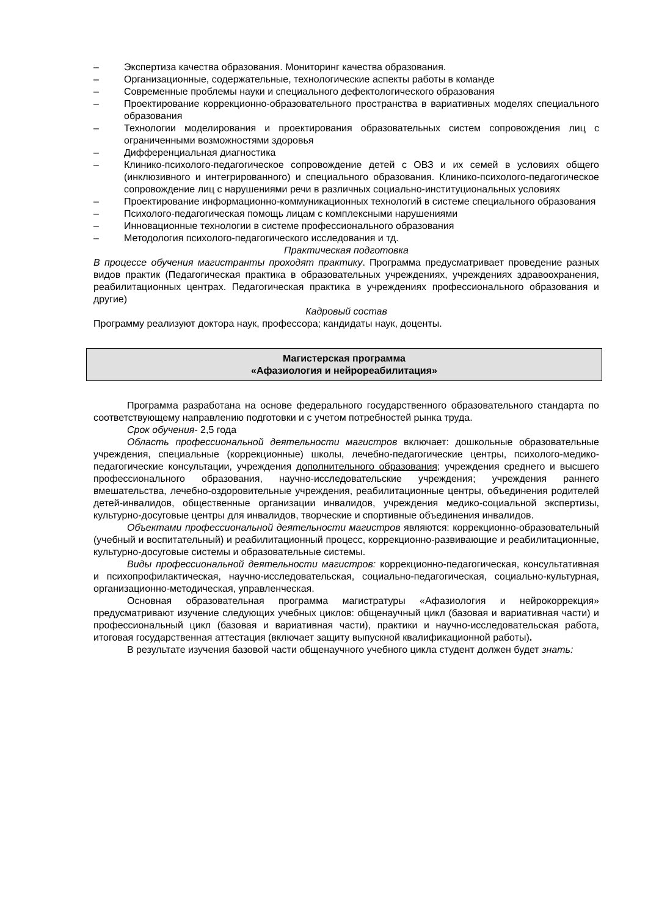– Экспертиза качества образования. Мониторинг качества образования.
– Организационные, содержательные, технологические аспекты работы в команде
– Современные проблемы науки и специального дефектологического образования
– Проектирование коррекционно-образовательного пространства в вариативных моделях специального образования
– Технологии моделирования и проектирования образовательных систем сопровождения лиц с ограниченными возможностями здоровья
– Дифференциальная диагностика
– Клинико-психолого-педагогическое сопровождение детей с ОВЗ и их семей в условиях общего (инклюзивного и интегрированного) и специального образования. Клинико-психолого-педагогическое сопровождение лиц с нарушениями речи в различных социально-институциональных условиях
– Проектирование информационно-коммуникационных технологий в системе специального образования
– Психолого-педагогическая помощь лицам с комплексными нарушениями
– Инновационные технологии в системе профессионального образования
– Методология психолого-педагогического исследования и тд.
Практическая подготовка
В процессе обучения магистранты проходят практику. Программа предусматривает проведение разных видов практик (Педагогическая практика в образовательных учреждениях, учреждениях здравоохранения, реабилитационных центрах. Педагогическая практика в учреждениях профессионального образования и другие)
Кадровый состав
Программу реализуют доктора наук, профессора; кандидаты наук, доценты.
Магистерская программа
«Афазиология и нейрореабилитация»
Программа разработана на основе федерального государственного образовательного стандарта по соответствующему направлению подготовки и с учетом потребностей рынка труда.
Срок обучения- 2,5 года
Область профессиональной деятельности магистров включает: дошкольные образовательные учреждения, специальные (коррекционные) школы, лечебно-педагогические центры, психолого-медико-педагогические консультации, учреждения дополнительного образования; учреждения среднего и высшего профессионального образования, научно-исследовательские учреждения; учреждения раннего вмешательства, лечебно-оздоровительные учреждения, реабилитационные центры, объединения родителей детей-инвалидов, общественные организации инвалидов, учреждения медико-социальной экспертизы, культурно-досуговые центры для инвалидов, творческие и спортивные объединения инвалидов.
Объектами профессиональной деятельности магистров являются: коррекционно-образовательный (учебный и воспитательный) и реабилитационный процесс, коррекционно-развивающие и реабилитационные, культурно-досуговые системы и образовательные системы.
Виды профессиональной деятельности магистров: коррекционно-педагогическая, консультативная и психопрофилактическая, научно-исследовательская, социально-педагогическая, социально-культурная, организационно-методическая, управленческая.
Основная образовательная программа магистратуры «Афазиология и нейрокоррекция» предусматривают изучение следующих учебных циклов: общенаучный цикл (базовая и вариативная части) и профессиональный цикл (базовая и вариативная части), практики и научно-исследовательская работа, итоговая государственная аттестация (включает защиту выпускной квалификационной работы).
В результате изучения базовой части общенаучного учебного цикла студент должен будет знать: